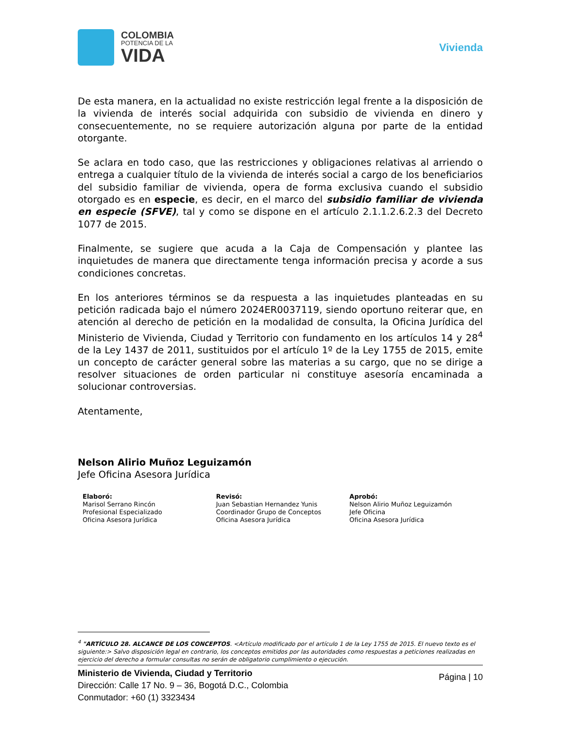COLOMBIA
POTENCIA DE LA
VIDA
Vivienda
De esta manera, en la actualidad no existe restricción legal frente a la disposición de la vivienda de interés social adquirida con subsidio de vivienda en dinero y consecuentemente, no se requiere autorización alguna por parte de la entidad otorgante.
Se aclara en todo caso, que las restricciones y obligaciones relativas al arriendo o entrega a cualquier título de la vivienda de interés social a cargo de los beneficiarios del subsidio familiar de vivienda, opera de forma exclusiva cuando el subsidio otorgado es en especie, es decir, en el marco del subsidio familiar de vivienda en especie (SFVE), tal y como se dispone en el artículo 2.1.1.2.6.2.3 del Decreto 1077 de 2015.
Finalmente, se sugiere que acuda a la Caja de Compensación y plantee las inquietudes de manera que directamente tenga información precisa y acorde a sus condiciones concretas.
En los anteriores términos se da respuesta a las inquietudes planteadas en su petición radicada bajo el número 2024ER0037119, siendo oportuno reiterar que, en atención al derecho de petición en la modalidad de consulta, la Oficina Jurídica del Ministerio de Vivienda, Ciudad y Territorio con fundamento en los artículos 14 y 28<sup>4</sup> de la Ley 1437 de 2011, sustituidos por el artículo 1º de la Ley 1755 de 2015, emite un concepto de carácter general sobre las materias a su cargo, que no se dirige a resolver situaciones de orden particular ni constituye asesoría encaminada a solucionar controversias.
Atentamente,
Nelson Alirio Muñoz Leguizamón
Jefe Oficina Asesora Jurídica
Elaboró:
Marisol Serrano Rincón
Profesional Especializado
Oficina Asesora Jurídica
Revisó:
Juan Sebastian Hernandez Yunis
Coordinador Grupo de Conceptos
Oficina Asesora Jurídica
Aprobó:
Nelson Alirio Muñoz Leguizamón
Jefe Oficina
Oficina Asesora Jurídica
<sup>4</sup> "ARTÍCULO 28. ALCANCE DE LOS CONCEPTOS. <Artículo modificado por el artículo 1 de la Ley 1755 de 2015. El nuevo texto es el siguiente:> Salvo disposición legal en contrario, los conceptos emitidos por las autoridades como respuestas a peticiones realizadas en ejercicio del derecho a formular consultas no serán de obligatorio cumplimiento o ejecución.
Ministerio de Vivienda, Ciudad y Territorio
Dirección: Calle 17 No. 9 – 36, Bogotá D.C., Colombia
Conmutador: +60 (1) 3323434
Página | 10